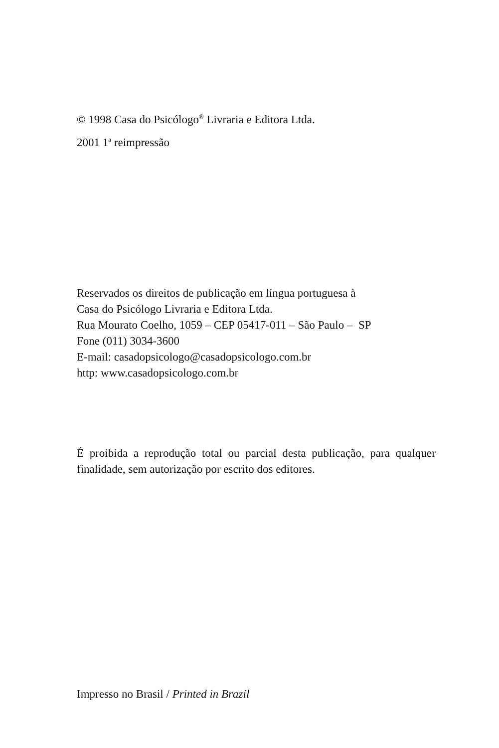© 1998 Casa do Psicólogo<sup>®</sup> Livraria e Editora Ltda.
2001 1<sup>a</sup> reimpressão
Reservados os direitos de publicação em língua portuguesa à
Casa do Psicólogo Livraria e Editora Ltda.
Rua Mourato Coelho, 1059 – CEP 05417-011 – São Paulo – SP
Fone (011) 3034-3600
E-mail: casadopsicologo@casadopsicologo.com.br
http: www.casadopsicologo.com.br
É proibida a reprodução total ou parcial desta publicação, para qualquer finalidade, sem autorização por escrito dos editores.
Impresso no Brasil / Printed in Brazil